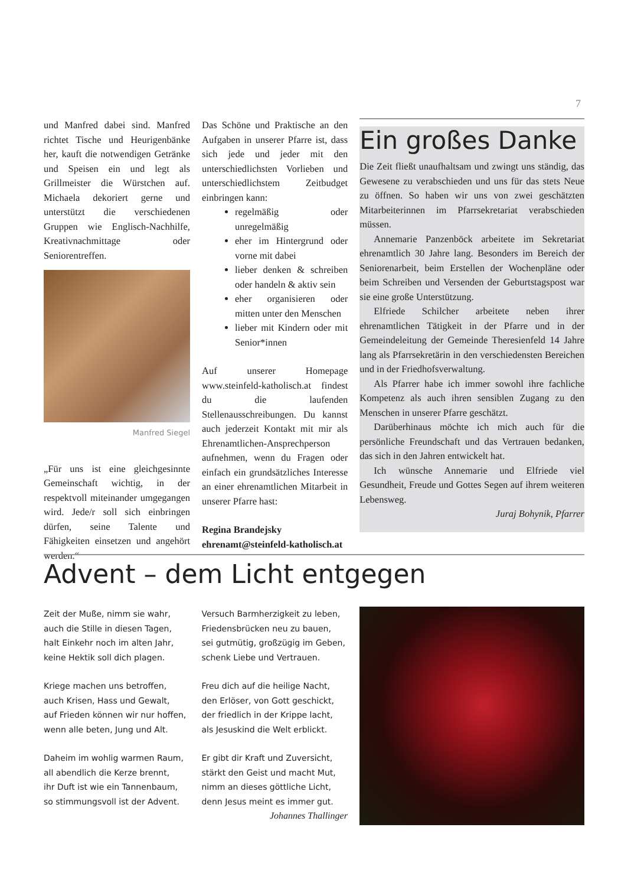7
und Manfred dabei sind. Manfred richtet Tische und Heurigenbänke her, kauft die notwendigen Getränke und Speisen ein und legt als Grillmeister die Würstchen auf. Michaela dekoriert gerne und unterstützt die verschiedenen Gruppen wie Englisch-Nachhilfe, Kreativnachmittage oder Seniorentreffen.
Manfred Siegel
„Für uns ist eine gleichgesinnte Gemeinschaft wichtig, in der respektvoll miteinander umgegangen wird. Jede/r soll sich einbringen dürfen, seine Talente und Fähigkeiten einsetzen und angehört werden.“
Das Schöne und Praktische an den Aufgaben in unserer Pfarre ist, dass sich jede und jeder mit den unterschiedlichsten Vorlieben und unterschiedlichstem Zeitbudget einbringen kann:
regelmäßig oder unregelmäßig
eher im Hintergrund oder vorne mit dabei
lieber denken & schreiben oder handeln & aktiv sein
eher organisieren oder mitten unter den Menschen
lieber mit Kindern oder mit Senior*innen
Auf unserer Homepage www.steinfeld-katholisch.at findest du die laufenden Stellenausschreibungen. Du kannst auch jederzeit Kontakt mit mir als Ehrenamtlichen-Ansprechperson aufnehmen, wenn du Fragen oder einfach ein grundsätzliches Interesse an einer ehrenamtlichen Mitarbeit in unserer Pfarre hast:
Regina Brandejsky
ehrenamt@steinfeld-katholisch.at
Ein großes Danke
Die Zeit fließt unaufhaltsam und zwingt uns ständig, das Gewesene zu verabschieden und uns für das stets Neue zu öffnen. So haben wir uns von zwei geschätzten Mitarbeiterinnen im Pfarrsekretariat verabschieden müssen.
Annemarie Panzenböck arbeitete im Sekretariat ehrenamtlich 30 Jahre lang. Besonders im Bereich der Seniorenarbeit, beim Erstellen der Wochenpläne oder beim Schreiben und Versenden der Geburtstagspost war sie eine große Unterstützung.
Elfriede Schilcher arbeitete neben ihrer ehrenamtlichen Tätigkeit in der Pfarre und in der Gemeindeleitung der Gemeinde Theresienfeld 14 Jahre lang als Pfarrsekretärin in den verschiedensten Bereichen und in der Friedhofsverwaltung.
Als Pfarrer habe ich immer sowohl ihre fachliche Kompetenz als auch ihren sensiblen Zugang zu den Menschen in unserer Pfarre geschätzt.
Darüberhinaus möchte ich mich auch für die persönliche Freundschaft und das Vertrauen bedanken, das sich in den Jahren entwickelt hat.
Ich wünsche Annemarie und Elfriede viel Gesundheit, Freude und Gottes Segen auf ihrem weiteren Lebensweg.
Juraj Bohynik, Pfarrer
Advent – dem Licht entgegen
Zeit der Muße, nimm sie wahr,
auch die Stille in diesen Tagen,
halt Einkehr noch im alten Jahr,
keine Hektik soll dich plagen.
Kriege machen uns betroffen,
auch Krisen, Hass und Gewalt,
auf Frieden können wir nur hoffen,
wenn alle beten, Jung und Alt.
Daheim im wohlig warmen Raum,
all abendlich die Kerze brennt,
ihr Duft ist wie ein Tannenbaum,
so stimmungsvoll ist der Advent.
Versuch Barmherzigkeit zu leben,
Friedensbrücken neu zu bauen,
sei gutmütig, großzügig im Geben,
schenk Liebe und Vertrauen.
Freu dich auf die heilige Nacht,
den Erlöser, von Gott geschickt,
der friedlich in der Krippe lacht,
als Jesuskind die Welt erblickt.
Er gibt dir Kraft und Zuversicht,
stärkt den Geist und macht Mut,
nimm an dieses göttliche Licht,
denn Jesus meint es immer gut.
Johannes Thallinger